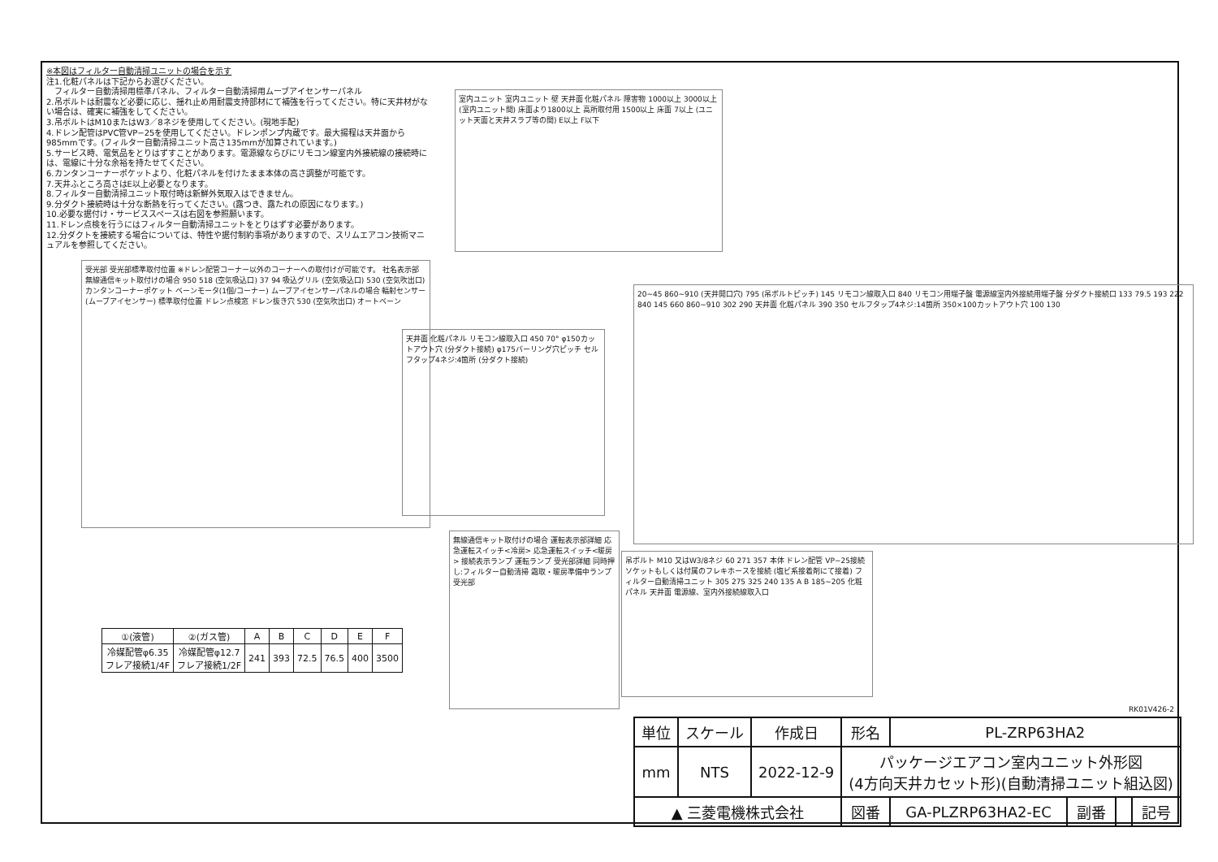※本図はフィルター自動清掃ユニットの場合を示す
注1.化粧パネルは下記からお選びください。
　フィルター自動清掃用標準パネル、フィルター自動清掃用ムーブアイセンサーパネル
2.吊ボルトは耐震など必要に応じ、揺れ止め用耐震支持部材にて補強を行ってください。特に天井材がない場合は、確実に補強をしてください。
3.吊ボルトはM10またはW3／8ネジを使用してください。(現地手配)
4.ドレン配管はPVC管VP−25を使用してください。ドレンポンプ内蔵です。最大揚程は天井面から985mmです。(フィルター自動清掃ユニット高さ135mmが加算されています。)
5.サービス時、電気品をとりはずすことがあります。電源線ならびにリモコン線室内外接続線の接続時には、電線に十分な余裕を持たせてください。
6.カンタンコーナーポケットより、化粧パネルを付けたまま本体の高さ調整が可能です。
7.天井ふところ高さはE以上必要となります。
8.フィルター自動清掃ユニット取付時は新鮮外気取入はできません。
9.分ダクト接続時は十分な断熱を行ってください。(露つき、露たれの原因になります。)
10.必要な据付け・サービススペースは右図を参照願います。
11.ドレン点検を行うにはフィルター自動清掃ユニットをとりはずす必要があります。
12.分ダクトを接続する場合については、特性や据付制約事項がありますので、スリムエアコン技術マニュアルを参照してください。
室内ユニット 室内ユニット 壁 天井面 化粧パネル 障害物 1000以上 3000以上 (室内ユニット間) 床面より1800以上 高所取付用 1500以上 床面 7以上 (ユニット天面と天井スラブ等の間) E以上 F以下
受光部 受光部標準取付位置 ※ドレン配管コーナー以外のコーナーへの取付けが可能です。 社名表示部 無線通信キット取付けの場合 950 518 (空気吸込口) 37 94 吸込グリル (空気吸込口) 530 (空気吹出口) カンタンコーナーポケット ベーンモータ(1個/コーナー) ムーブアイセンサーパネルの場合 輻射センサー(ムーブアイセンサー) 標準取付位置 ドレン点検窓 ドレン抜き穴 530 (空気吹出口) オートベーン
天井面 化粧パネル リモコン線取入口 450 70° φ150カットアウト穴 (分ダクト接続) φ175バーリング穴ピッチ セルフタップ4ネジ:4箇所 (分ダクト接続)
20~45 860~910 (天井開口穴) 795 (吊ボルトピッチ) 145 リモコン線取入口 840 リモコン用端子盤 電源線室内外接続用端子盤 分ダクト接続口 133 79.5 193 222 840 145 660 860~910 302 290 天井面 化粧パネル 390 350 セルフタップ4ネジ:14箇所 350×100カットアウト穴 100 130
無線通信キット取付けの場合 運転表示部詳細 応急運転スイッチ<冷房> 応急運転スイッチ<暖房> 接続表示ランプ 運転ランプ 受光部詳細 同時押し:フィルター自動清掃 霜取・暖房準備中ランプ 受光部
吊ボルト M10 又はW3/8ネジ 60 271 357 本体 ドレン配管 VP−25接続 ソケットもしくは付属のフレキホースを接続 (塩ビ系接着剤にて接着) フィルター自動清掃ユニット 305 275 325 240 135 A B 185~205 化粧パネル 天井面 電源線、室内外接続線取入口
| ①(液管) | ②(ガス管) | A | B | C | D | E | F |
| --- | --- | --- | --- | --- | --- | --- | --- |
| 冷媒配管φ6.35 フレア接続1/4F | 冷媒配管φ12.7 フレア接続1/2F | 241 | 393 | 72.5 | 76.5 | 400 | 3500 |
RK01V426-2
| 単位 | スケール | 作成日 | 形名 | PL-ZRP63HA2 | | | |
| mm | NTS | 2022-12-9 | パッケージエアコン室内ユニット外形図 (4方向天井カセット形)(自動清掃ユニット組込図) | | | | |
| ▲ 三菱電機株式会社 | | | 図番 | GA-PLZRP63HA2-EC | 副番 | | 記号 |